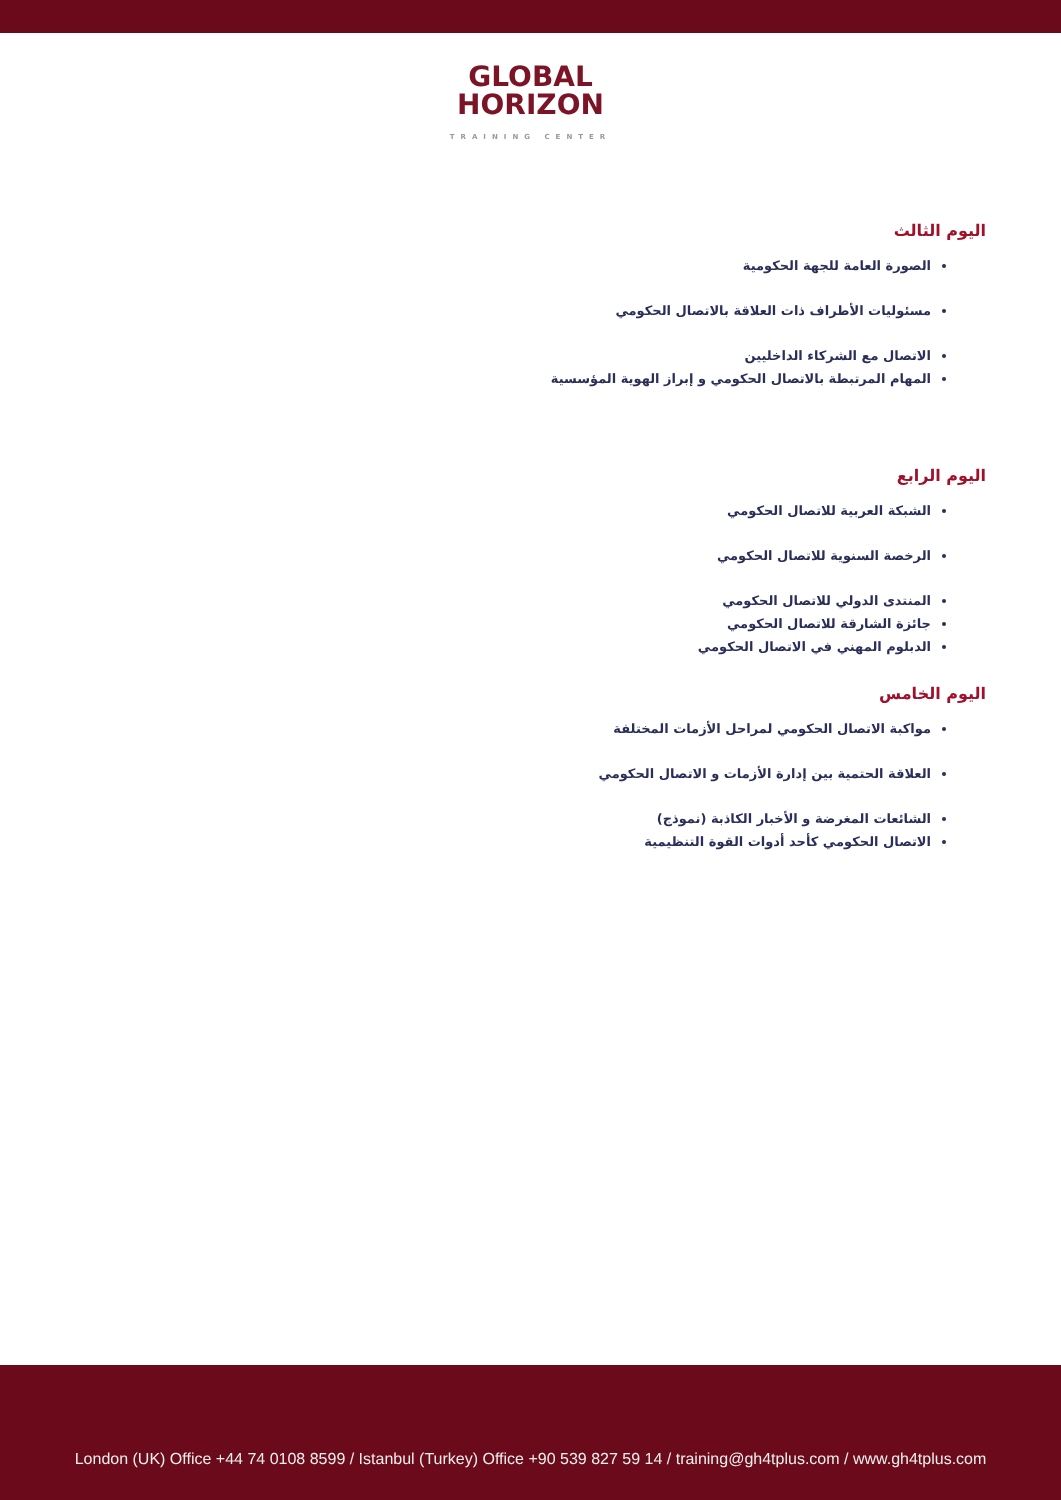GLOBAL
HORIZON
TRAINING CENTER
اليوم الثالث
الصورة العامة للجهة الحكومية
مسئوليات الأطراف ذات العلاقة بالاتصال الحكومي
الاتصال مع الشركاء الداخليين
المهام المرتبطة بالاتصال الحكومي و إبراز الهوية المؤسسية
اليوم الرابع
الشبكة العربية للاتصال الحكومي
الرخصة السنوية للاتصال الحكومي
المنتدى الدولي للاتصال الحكومي
جائزة الشارقة للاتصال الحكومي
الدبلوم المهني في الاتصال الحكومي
اليوم الخامس
مواكبة الاتصال الحكومي لمراحل الأزمات المختلفة
العلاقة الحتمية بين إدارة الأزمات و الاتصال الحكومي
الشائعات المغرضة و الأخبار الكاذبة (نموذج)
الاتصال الحكومي كأحد أدوات القوة التنظيمية
London (UK) Office +44 74 0108 8599 / Istanbul (Turkey) Office +90 539 827 59 14 / training@gh4tplus.com / www.gh4tplus.com